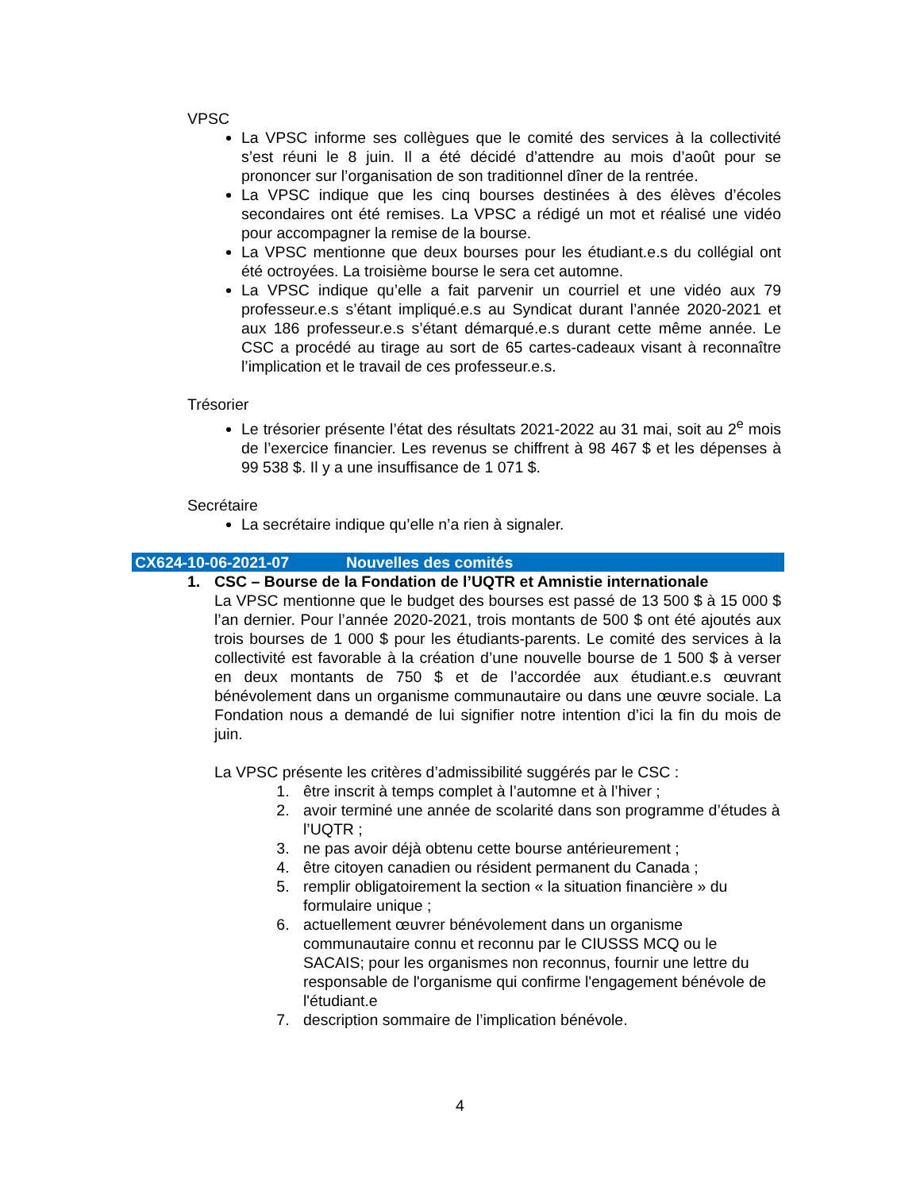VPSC
La VPSC informe ses collègues que le comité des services à la collectivité s’est réuni le 8 juin. Il a été décidé d’attendre au mois d’août pour se prononcer sur l’organisation de son traditionnel dîner de la rentrée.
La VPSC indique que les cinq bourses destinées à des élèves d’écoles secondaires ont été remises. La VPSC a rédigé un mot et réalisé une vidéo pour accompagner la remise de la bourse.
La VPSC mentionne que deux bourses pour les étudiant.e.s du collégial ont été octroyées. La troisième bourse le sera cet automne.
La VPSC indique qu’elle a fait parvenir un courriel et une vidéo aux 79 professeur.e.s s’étant impliqué.e.s au Syndicat durant l’année 2020-2021 et aux 186 professeur.e.s s’étant démarqué.e.s durant cette même année. Le CSC a procédé au tirage au sort de 65 cartes-cadeaux visant à reconnaître l’implication et le travail de ces professeur.e.s.
Trésorier
Le trésorier présente l’état des résultats 2021-2022 au 31 mai, soit au 2<sup>e</sup> mois de l’exercice financier. Les revenus se chiffrent à 98 467 $ et les dépenses à 99 538 $. Il y a une insuffisance de 1 071 $.
Secrétaire
La secrétaire indique qu’elle n’a rien à signaler.
CX624-10-06-2021-07 Nouvelles des comités
1. CSC – Bourse de la Fondation de l’UQTR et Amnistie internationale
La VPSC mentionne que le budget des bourses est passé de 13 500 $ à 15 000 $ l’an dernier. Pour l’année 2020-2021, trois montants de 500 $ ont été ajoutés aux trois bourses de 1 000 $ pour les étudiants-parents. Le comité des services à la collectivité est favorable à la création d’une nouvelle bourse de 1 500 $ à verser en deux montants de 750 $ et de l’accordée aux étudiant.e.s œuvrant bénévolement dans un organisme communautaire ou dans une œuvre sociale. La Fondation nous a demandé de lui signifier notre intention d’ici la fin du mois de juin.
La VPSC présente les critères d’admissibilité suggérés par le CSC :
1. être inscrit à temps complet à l’automne et à l’hiver ;
2. avoir terminé une année de scolarité dans son programme d’études à l’UQTR ;
3. ne pas avoir déjà obtenu cette bourse antérieurement ;
4. être citoyen canadien ou résident permanent du Canada ;
5. remplir obligatoirement la section « la situation financière » du formulaire unique ;
6. actuellement œuvrer bénévolement dans un organisme communautaire connu et reconnu par le CIUSSS MCQ ou le SACAIS; pour les organismes non reconnus, fournir une lettre du responsable de l'organisme qui confirme l'engagement bénévole de l'étudiant.e
7. description sommaire de l’implication bénévole.
4